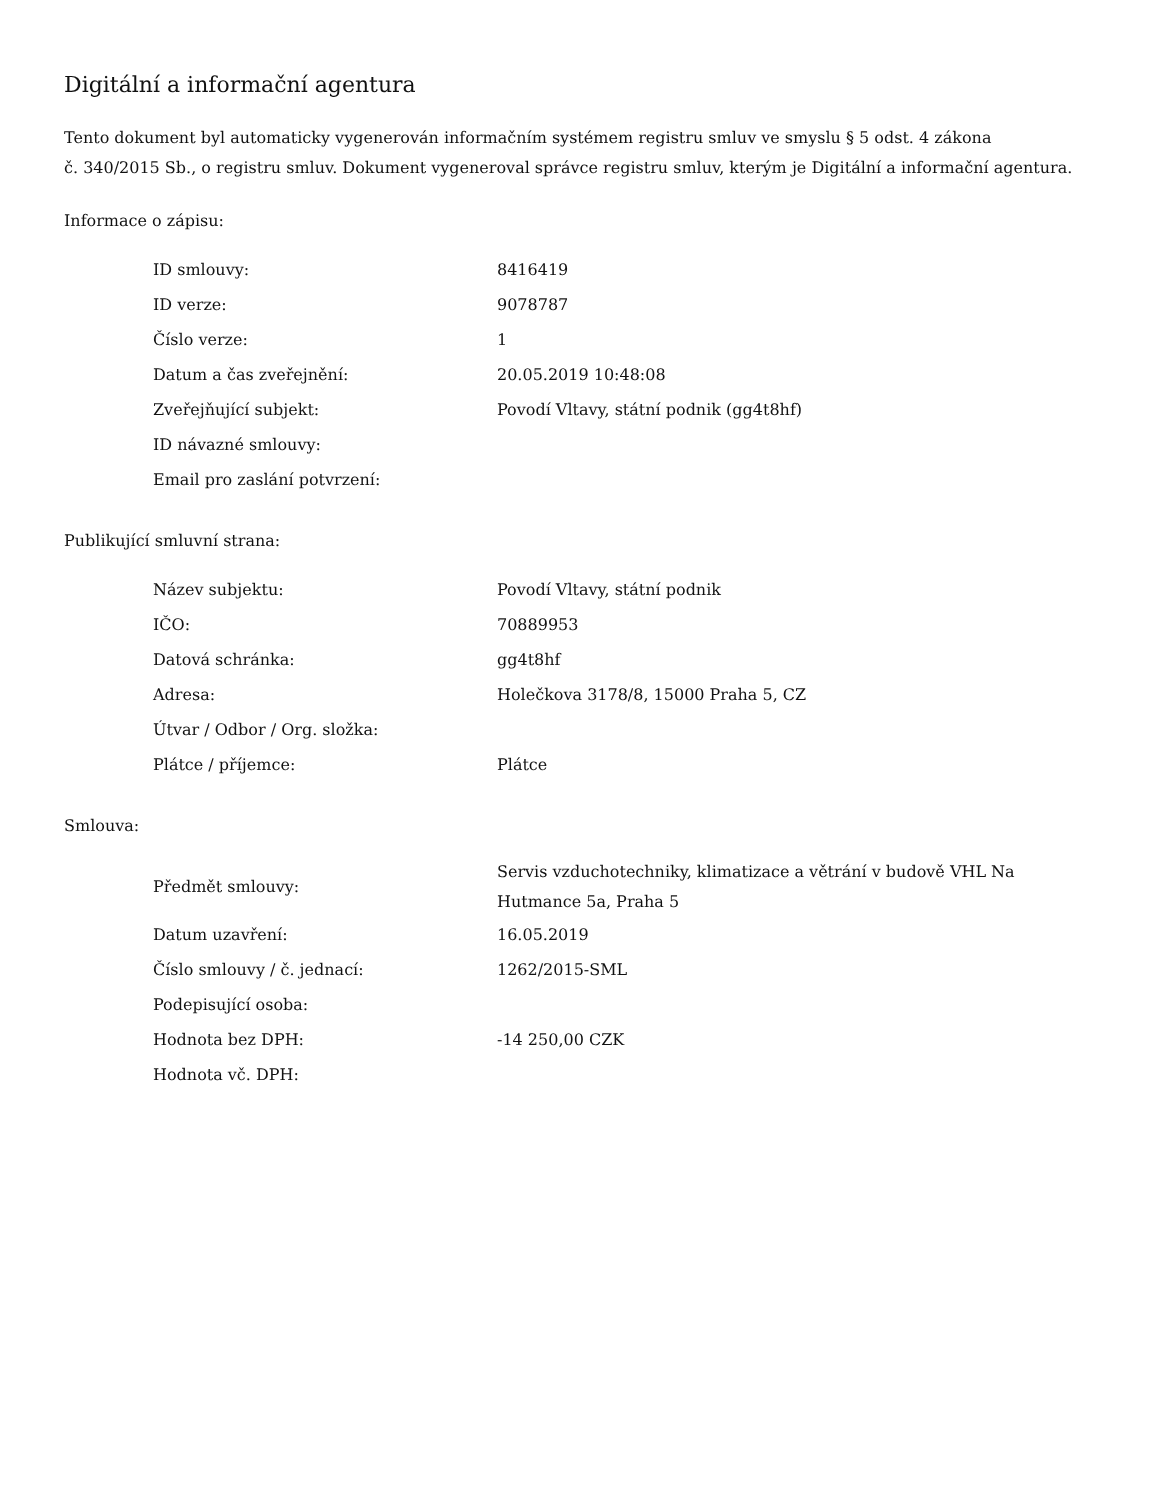Digitální a informační agentura
Tento dokument byl automaticky vygenerován informačním systémem registru smluv ve smyslu § 5 odst. 4 zákona
č. 340/2015 Sb., o registru smluv. Dokument vygeneroval správce registru smluv, kterým je Digitální a informační agentura.
Informace o zápisu:
| ID smlouvy: | 8416419 |
| ID verze: | 9078787 |
| Číslo verze: | 1 |
| Datum a čas zveřejnění: | 20.05.2019 10:48:08 |
| Zveřejňující subjekt: | Povodí Vltavy, státní podnik (gg4t8hf) |
| ID návazné smlouvy: | |
| Email pro zaslání potvrzení: | |
Publikující smluvní strana:
| Název subjektu: | Povodí Vltavy, státní podnik |
| IČO: | 70889953 |
| Datová schránka: | gg4t8hf |
| Adresa: | Holečkova 3178/8, 15000 Praha 5, CZ |
| Útvar / Odbor / Org. složka: | |
| Plátce / příjemce: | Plátce |
Smlouva:
| Předmět smlouvy: | Servis vzduchotechniky, klimatizace a větrání v budově VHL Na Hutmance 5a, Praha 5 |
| Datum uzavření: | 16.05.2019 |
| Číslo smlouvy / č. jednací: | 1262/2015-SML |
| Podepisující osoba: | |
| Hodnota bez DPH: | -14 250,00 CZK |
| Hodnota vč. DPH: | |